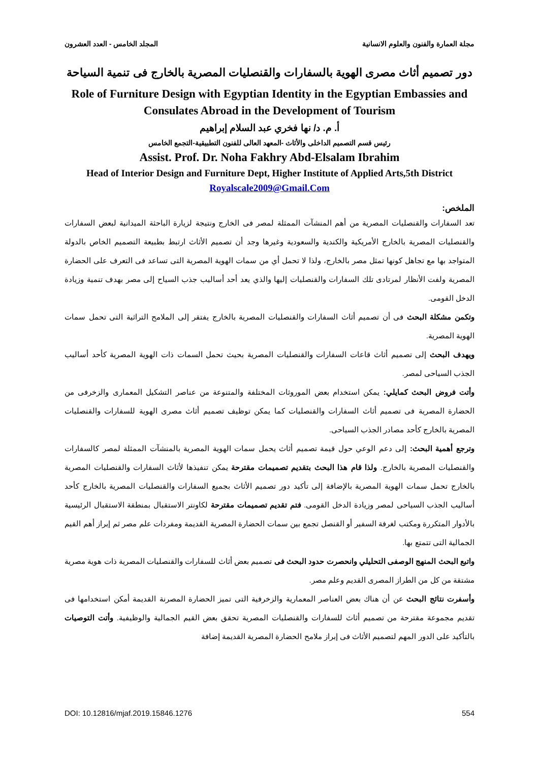مجلة العمارة والفنون والعلوم الانسانية المجلد الخامس - العدد العشرون
دور تصميم أثاث مصرى الهوية بالسفارات والقنصليات المصرية بالخارج فى تنمية السياحة
Role of Furniture Design with Egyptian Identity in the Egyptian Embassies and Consulates Abroad in the Development of Tourism
أ. م. د/ نها فخري عبد السلام إبراهيم
رئيس قسم التصميم الداخلى والأثاث -المعهد العالى للفنون التطبيقية-التجمع الخامس
Assist. Prof. Dr. Noha Fakhry Abd-Elsalam Ibrahim
Head of Interior Design and Furniture Dept, Higher Institute of Applied Arts,5th District
Royalscale2009@Gmail.Com
الملخص:
تعد السفارات والقنصليات المصرية من أهم المنشآت الممثلة لمصر فى الخارج ونتيجة لزيارة الباحثة الميدانية لبعض السفارات والقنصليات المصرية بالخارج الأمريكية والكندية والسعودية وغيرها وجد أن تصميم الأثاث ارتبط بطبيعة التصميم الخاص بالدولة المتواجد بها مع تجاهل كونها تمثل مصر بالخارج، ولذا لا تحمل أي من سمات الهوية المصرية التى تساعد فى التعرف على الحضارة المصرية ولفت الأنظار لمرتادى تلك السفارات والقنصليات إليها والذي يعد أحد أساليب جذب السياح إلى مصر بهدف تنمية وزيادة الدخل القومى.
وتكمن مشكلة البحث فى أن تصميم أثاث السفارات والقنصليات المصرية بالخارج يفتقر إلى الملامح التراثية التى تحمل سمات الهوية المصرية.
ويهدف البحث إلى تصميم أثاث قاعات السفارات والقنصليات المصرية بحيث تحمل السمات ذات الهوية المصرية كأحد أساليب الجذب السياحى لمصر.
وأتت فروض البحث كمايلي: يمكن استخدام بعض الموروثات المختلفة والمتنوعة من عناصر التشكيل المعمارى والزخرفى من الحضارة المصرية فى تصميم أثاث السفارات والقنصليات كما يمكن توظيف تصميم أثاث مصرى الهوية للسفارات والقنصليات المصرية بالخارج كأحد مصادر الجذب السياحى.
وترجع أهمية البحث: إلى دعم الوعي حول قيمة تصميم أثاث يحمل سمات الهوية المصرية بالمنشآت الممثلة لمصر كالسفارات والقنصليات المصرية بالخارج. ولذا قام هذا البحث بتقديم تصميمات مقترحة يمكن تنفيذها لأثاث السفارات والقنصليات المصرية بالخارج تحمل سمات الهوية المصرية بالإضافة إلى تأكيد دور تصميم الأثاث بجميع السفارات والقنصليات المصرية بالخارج كأحد أساليب الجذب السياحى لمصر وزيادة الدخل القومى. فتم تقديم تصميمات مقترحة لكاونتر الاستقبال بمنطقة الاستقبال الرئيسية بالأدوار المتكررة ومكتب لغرفة السفير أو القنصل تجمع بين سمات الحضارة المصرية القديمة ومفردات علم مصر ثم إبراز أهم القيم الجمالية التى تتمتع بها.
واتبع البحث المنهج الوصفى التحليلي وانحصرت حدود البحث فى تصميم بعض أثاث للسفارات والقنصليات المصرية ذات هوية مصرية مشتقة من كل من الطراز المصرى القديم وعلم مصر.
وأسفرت نتائج البحث عن أن هناك بعض العناصر المعمارية والزخرفية التى تميز الحضارة المصرنة القديمة أمكن استخدامها فى تقديم مجموعة مقترحة من تصميم أثاث للسفارات والقنصليات المصرية تحقق بعض القيم الجمالية والوظيفية. وأتت التوصيات بالتأكيد على الدور المهم لتصميم الأثاث فى إبراز ملامح الحضارة المصرية القديمة إضافة
DOI: 10.12816/mjaf.2019.15846.1276 554